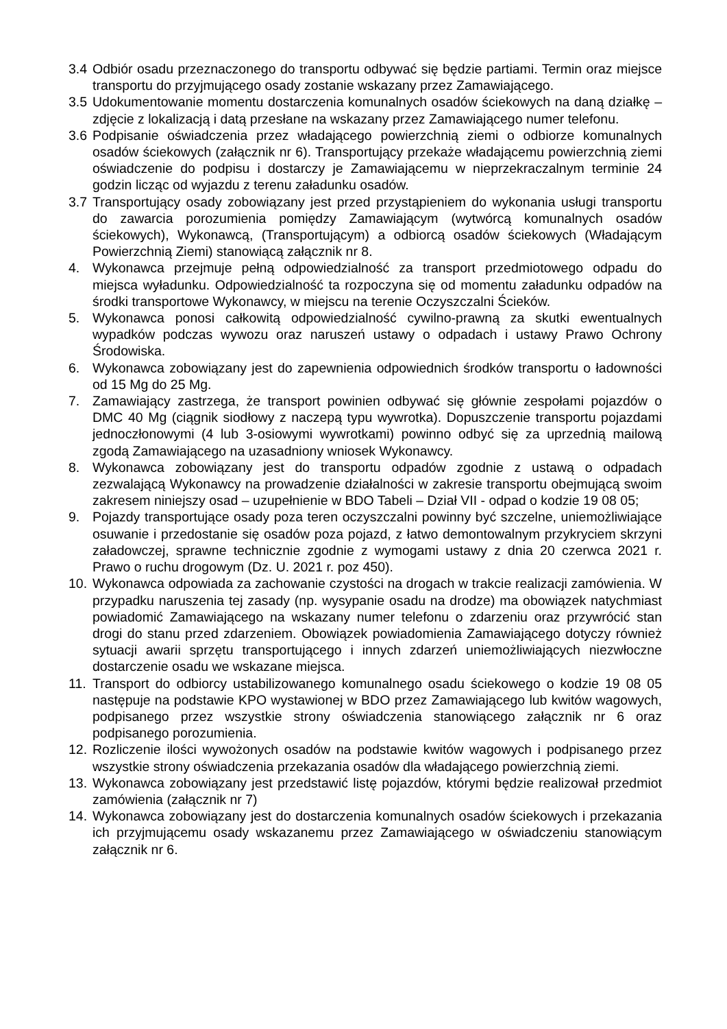3.4 Odbiór osadu przeznaczonego do transportu odbywać się będzie partiami. Termin oraz miejsce transportu do przyjmującego osady zostanie wskazany przez Zamawiającego.
3.5 Udokumentowanie momentu dostarczenia komunalnych osadów ściekowych na daną działkę – zdjęcie z lokalizacją i datą przesłane na wskazany przez Zamawiającego numer telefonu.
3.6 Podpisanie oświadczenia przez władającego powierzchnią ziemi o odbiorze komunalnych osadów ściekowych (załącznik nr 6). Transportujący przekaże władającemu powierzchnią ziemi oświadczenie do podpisu i dostarczy je Zamawiającemu w nieprzekraczalnym terminie 24 godzin licząc od wyjazdu z terenu załadunku osadów.
3.7 Transportujący osady zobowiązany jest przed przystąpieniem do wykonania usługi transportu do zawarcia porozumienia pomiędzy Zamawiającym (wytwórcą komunalnych osadów ściekowych), Wykonawcą, (Transportującym) a odbiorcą osadów ściekowych (Władającym Powierzchnią Ziemi) stanowiącą załącznik nr 8.
4. Wykonawca przejmuje pełną odpowiedzialność za transport przedmiotowego odpadu do miejsca wyładunku. Odpowiedzialność ta rozpoczyna się od momentu załadunku odpadów na środki transportowe Wykonawcy, w miejscu na terenie Oczyszczalni Ścieków.
5. Wykonawca ponosi całkowitą odpowiedzialność cywilno-prawną za skutki ewentualnych wypadków podczas wywozu oraz naruszeń ustawy o odpadach i ustawy Prawo Ochrony Środowiska.
6. Wykonawca zobowiązany jest do zapewnienia odpowiednich środków transportu o ładowności od 15 Mg do 25 Mg.
7. Zamawiający zastrzega, że transport powinien odbywać się głównie zespołami pojazdów o DMC 40 Mg (ciągnik siodłowy z naczepą typu wywrotka). Dopuszczenie transportu pojazdami jednoczłonowymi (4 lub 3-osiowymi wywrotkami) powinno odbyć się za uprzednią mailową zgodą Zamawiającego na uzasadniony wniosek Wykonawcy.
8. Wykonawca zobowiązany jest do transportu odpadów zgodnie z ustawą o odpadach zezwalającą Wykonawcy na prowadzenie działalności w zakresie transportu obejmującą swoim zakresem niniejszy osad – uzupełnienie w BDO Tabeli – Dział VII - odpad o kodzie 19 08 05;
9. Pojazdy transportujące osady poza teren oczyszczalni powinny być szczelne, uniemożliwiające osuwanie i przedostanie się osadów poza pojazd, z łatwo demontowalnym przykryciem skrzyni załadowczej, sprawne technicznie zgodnie z wymogami ustawy z dnia 20 czerwca 2021 r. Prawo o ruchu drogowym (Dz. U. 2021 r. poz 450).
10. Wykonawca odpowiada za zachowanie czystości na drogach w trakcie realizacji zamówienia. W przypadku naruszenia tej zasady (np. wysypanie osadu na drodze) ma obowiązek natychmiast powiadomić Zamawiającego na wskazany numer telefonu o zdarzeniu oraz przywrócić stan drogi do stanu przed zdarzeniem. Obowiązek powiadomienia Zamawiającego dotyczy również sytuacji awarii sprzętu transportującego i innych zdarzeń uniemożliwiających niezwłoczne dostarczenie osadu we wskazane miejsca.
11. Transport do odbiorcy ustabilizowanego komunalnego osadu ściekowego o kodzie 19 08 05 następuje na podstawie KPO wystawionej w BDO przez Zamawiającego lub kwitów wagowych, podpisanego przez wszystkie strony oświadczenia stanowiącego załącznik nr 6 oraz podpisanego porozumienia.
12. Rozliczenie ilości wywożonych osadów na podstawie kwitów wagowych i podpisanego przez wszystkie strony oświadczenia przekazania osadów dla władającego powierzchnią ziemi.
13. Wykonawca zobowiązany jest przedstawić listę pojazdów, którymi będzie realizował przedmiot zamówienia (załącznik nr 7)
14. Wykonawca zobowiązany jest do dostarczenia komunalnych osadów ściekowych i przekazania ich przyjmującemu osady wskazanemu przez Zamawiającego w oświadczeniu stanowiącym załącznik nr 6.